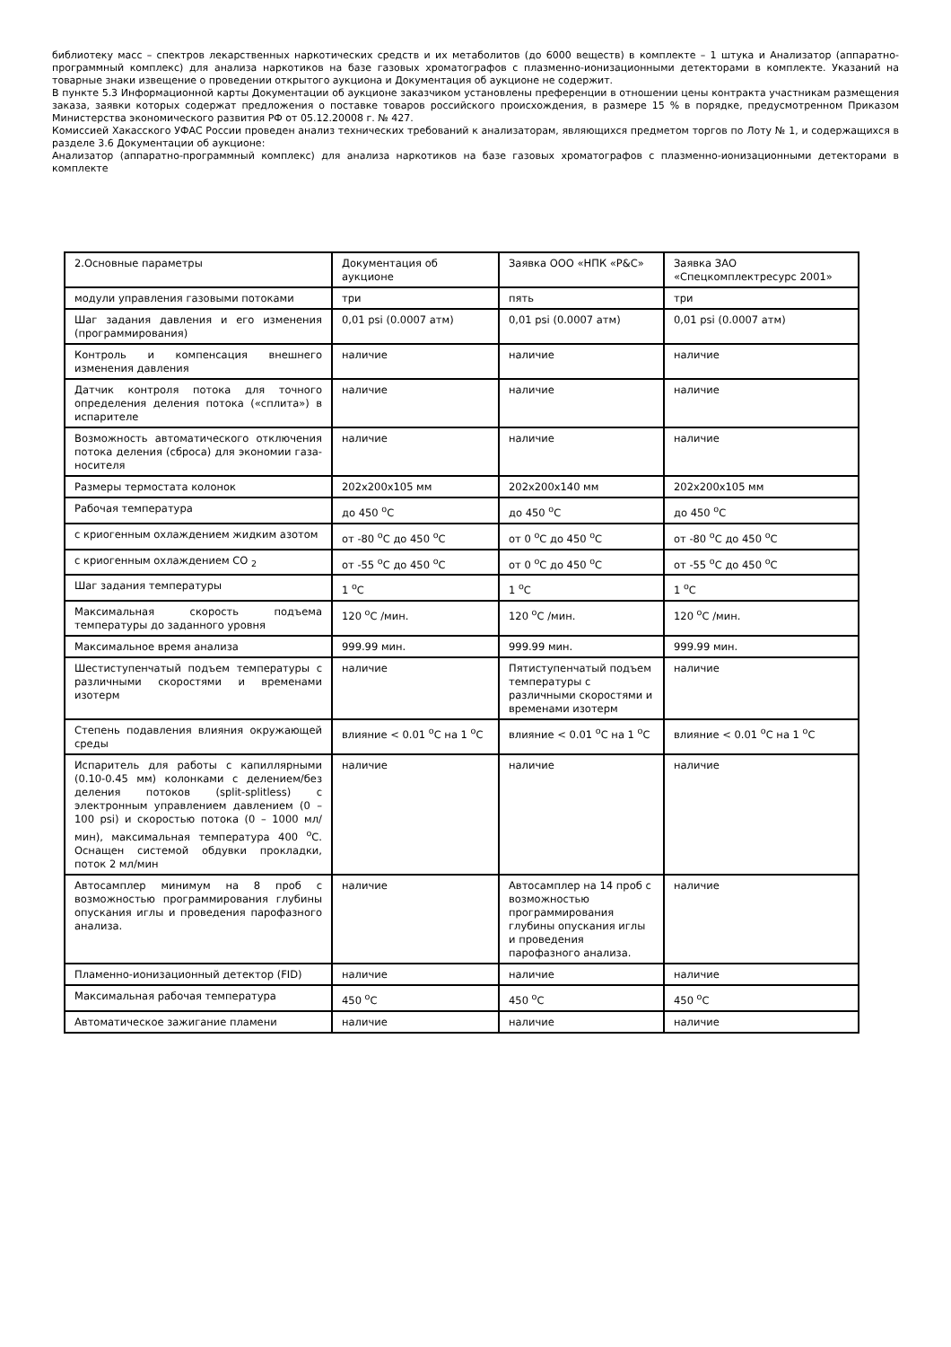библиотеку масс – спектров лекарственных наркотических средств и их метаболитов (до 6000 веществ) в комплекте – 1 штука и Анализатор (аппаратно-программный комплекс) для анализа наркотиков на базе газовых хроматографов с плазменно-ионизационными детекторами в комплекте. Указаний на товарные знаки извещение о проведении открытого аукциона и Документация об аукционе не содержит.
В пункте 5.3 Информационной карты Документации об аукционе заказчиком установлены преференции в отношении цены контракта участникам размещения заказа, заявки которых содержат предложения о поставке товаров российского происхождения, в размере 15 % в порядке, предусмотренном Приказом Министерства экономического развития РФ от 05.12.20008 г. № 427.
Комиссией Хакасского УФАС России проведен анализ технических требований к анализаторам, являющихся предметом торгов по Лоту № 1, и содержащихся в разделе 3.6 Документации об аукционе:
Анализатор (аппаратно-программный комплекс) для анализа наркотиков на базе газовых хроматографов с плазменно-ионизационными детекторами в комплекте
| 2.Основные параметры | Документация об аукционе | Заявка ООО «НПК «Р&С» | Заявка ЗАО «Спецкомплектресурс 2001» |
| модули управления газовыми потоками | три | пять | три |
| Шаг задания давления и его изменения (программирования) | 0,01 psi (0.0007 атм) | 0,01 psi (0.0007 атм) | 0,01 psi (0.0007 атм) |
| Контроль и компенсация внешнего изменения давления | наличие | наличие | наличие |
| Датчик контроля потока для точного определения деления потока («сплита») в испарителе | наличие | наличие | наличие |
| Возможность автоматического отключения потока деления (сброса) для экономии газа-носителя | наличие | наличие | наличие |
| Размеры термостата колонок | 202x200x105 мм | 202x200x140 мм | 202x200x105 мм |
| Рабочая температура | до 450 <sup>о</sup>С | до 450 <sup>о</sup>С | до 450 <sup>о</sup>С |
| с криогенным охлаждением жидким азотом | от -80 <sup>о</sup>С до 450 <sup>о</sup>С | от 0 <sup>о</sup>С до 450 <sup>о</sup>С | от -80 <sup>о</sup>С до 450 <sup>о</sup>С |
| с криогенным охлаждением СО <sub>2</sub> | от -55 <sup>о</sup>С до 450 <sup>о</sup>С | от 0 <sup>о</sup>С до 450 <sup>о</sup>С | от -55 <sup>о</sup>С до 450 <sup>о</sup>С |
| Шаг задания температуры | 1 <sup>о</sup>С | 1 <sup>о</sup>С | 1 <sup>о</sup>С |
| Максимальная скорость подъема температуры до заданного уровня | 120 <sup>о</sup>С /мин. | 120 <sup>о</sup>С /мин. | 120 <sup>о</sup>С /мин. |
| Максимальное время анализа | 999.99 мин. | 999.99 мин. | 999.99 мин. |
| Шестиступенчатый подъем температуры с различными скоростями и временами изотерм | наличие | Пятиступенчатый подъем температуры с различными скоростями и временами изотерм | наличие |
| Степень подавления влияния окружающей среды | влияние < 0.01 <sup>о</sup>С на 1 <sup>о</sup>С | влияние < 0.01 <sup>о</sup>С на 1 <sup>о</sup>С | влияние < 0.01 <sup>о</sup>С на 1 <sup>о</sup>С |
| Испаритель для работы с капиллярными (0.10-0.45 мм) колонками с делением/без деления потоков (split-splitless) с электронным управлением давлением (0 – 100 psi) и скоростью потока (0 – 1000 мл/мин), максимальная температура 400 <sup>о</sup>С. Оснащен системой обдувки прокладки, поток 2 мл/мин | наличие | наличие | наличие |
| Автосамплер минимум на 8 проб с возможностью программирования глубины опускания иглы и проведения парофазного анализа. | наличие | Автосамплер на 14 проб с возможностью программирования глубины опускания иглы и проведения парофазного анализа. | наличие |
| Пламенно-ионизационный детектор (FID) | наличие | наличие | наличие |
| Максимальная рабочая температура | 450 <sup>о</sup>С | 450 <sup>о</sup>С | 450 <sup>о</sup>С |
| Автоматическое зажигание пламени | наличие | наличие | наличие |